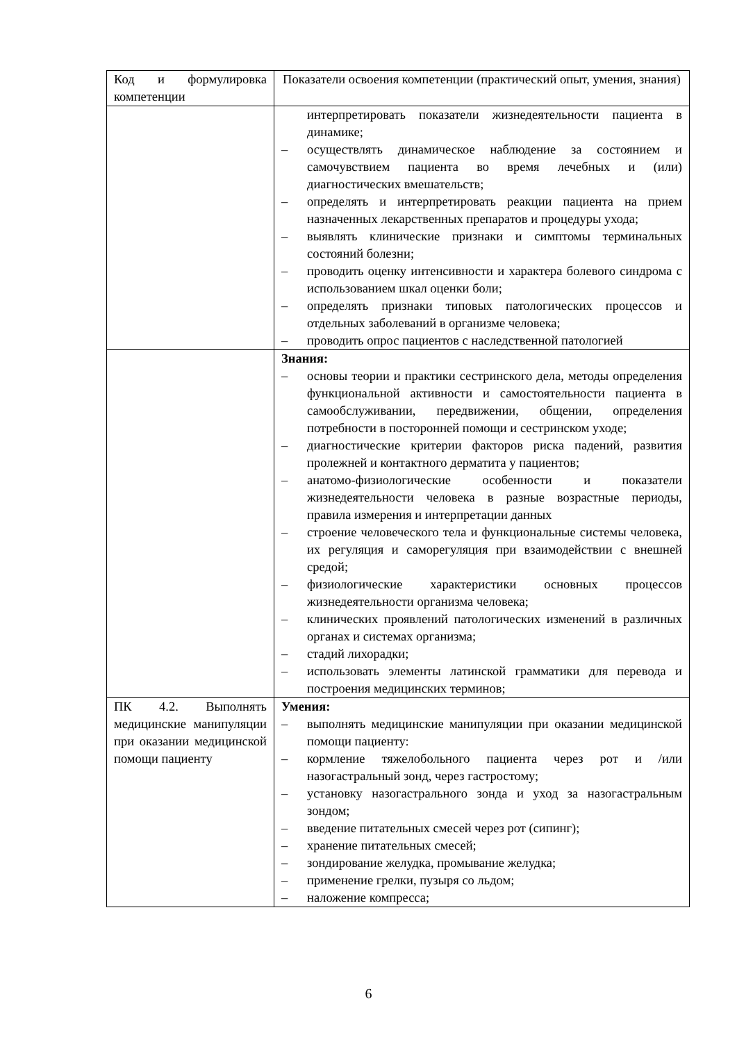| Код и формулировка компетенции | Показатели освоения компетенции (практический опыт, умения, знания) |
| --- | --- |
| | интерпретировать показатели жизнедеятельности пациента в динамике; – осуществлять динамическое наблюдение за состоянием и самочувствием пациента во время лечебных и (или) диагностических вмешательств; – определять и интерпретировать реакции пациента на прием назначенных лекарственных препаратов и процедуры ухода; – выявлять клинические признаки и симптомы терминальных состояний болезни; – проводить оценку интенсивности и характера болевого синдрома с использованием шкал оценки боли; – определять признаки типовых патологических процессов и отдельных заболеваний в организме человека; – проводить опрос пациентов с наследственной патологией |
| | Знания: – основы теории и практики сестринского дела, методы определения функциональной активности и самостоятельности пациента в самообслуживании, передвижении, общении, определения потребности в посторонней помощи и сестринском уходе; – диагностические критерии факторов риска падений, развития пролежней и контактного дерматита у пациентов; – анатомо-физиологические особенности и показатели жизнедеятельности человека в разные возрастные периоды, правила измерения и интерпретации данных – строение человеческого тела и функциональные системы человека, их регуляция и саморегуляция при взаимодействии с внешней средой; – физиологические характеристики основных процессов жизнедеятельности организма человека; – клинических проявлений патологических изменений в различных органах и системах организма; – стадий лихорадки; – использовать элементы латинской грамматики для перевода и построения медицинских терминов; |
| ПК 4.2. Выполнять медицинские манипуляции при оказании медицинской помощи пациенту | Умения: – выполнять медицинские манипуляции при оказании медицинской помощи пациенту: – кормление тяжелобольного пациента через рот и /или назогастральный зонд, через гастростому; – установку назогастрального зонда и уход за назогастральным зондом; – введение питательных смесей через рот (сипинг); – хранение питательных смесей; – зондирование желудка, промывание желудка; – применение грелки, пузыря со льдом; – наложение компресса; |
6